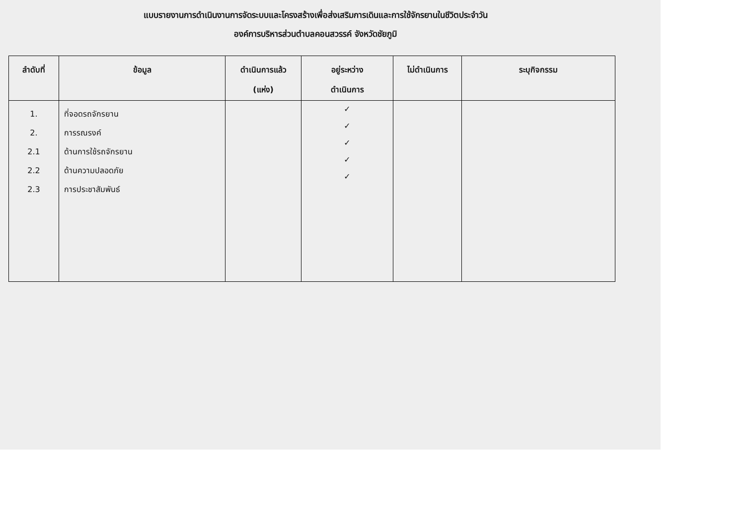แบบรายงานการดำเนินงานการจัดระบบและโครงสร้างเพื่อส่งเสริมการเดินและการใช้จักรยานในชีวิตประจำวัน
องค์การบริหารส่วนตำบลคอนสวรรค์ จังหวัดชัยภูมิ
| ลำดับที่ | ข้อมูล | ดำเนินการแล้ว (แห่ง) | อยู่ระหว่าง ดำเนินการ | ไม่ดำเนินการ | ระบุกิจกรรม |
| --- | --- | --- | --- | --- | --- |
| 1. 2. 2.1 2.2 2.3 | ที่จอดรถจักรยาน การรณรงค์ ด้านการใช้รถจักรยาน ด้านความปลอดภัย การประชาสัมพันธ์ | | ✓ ✓ ✓ ✓ ✓ | | |